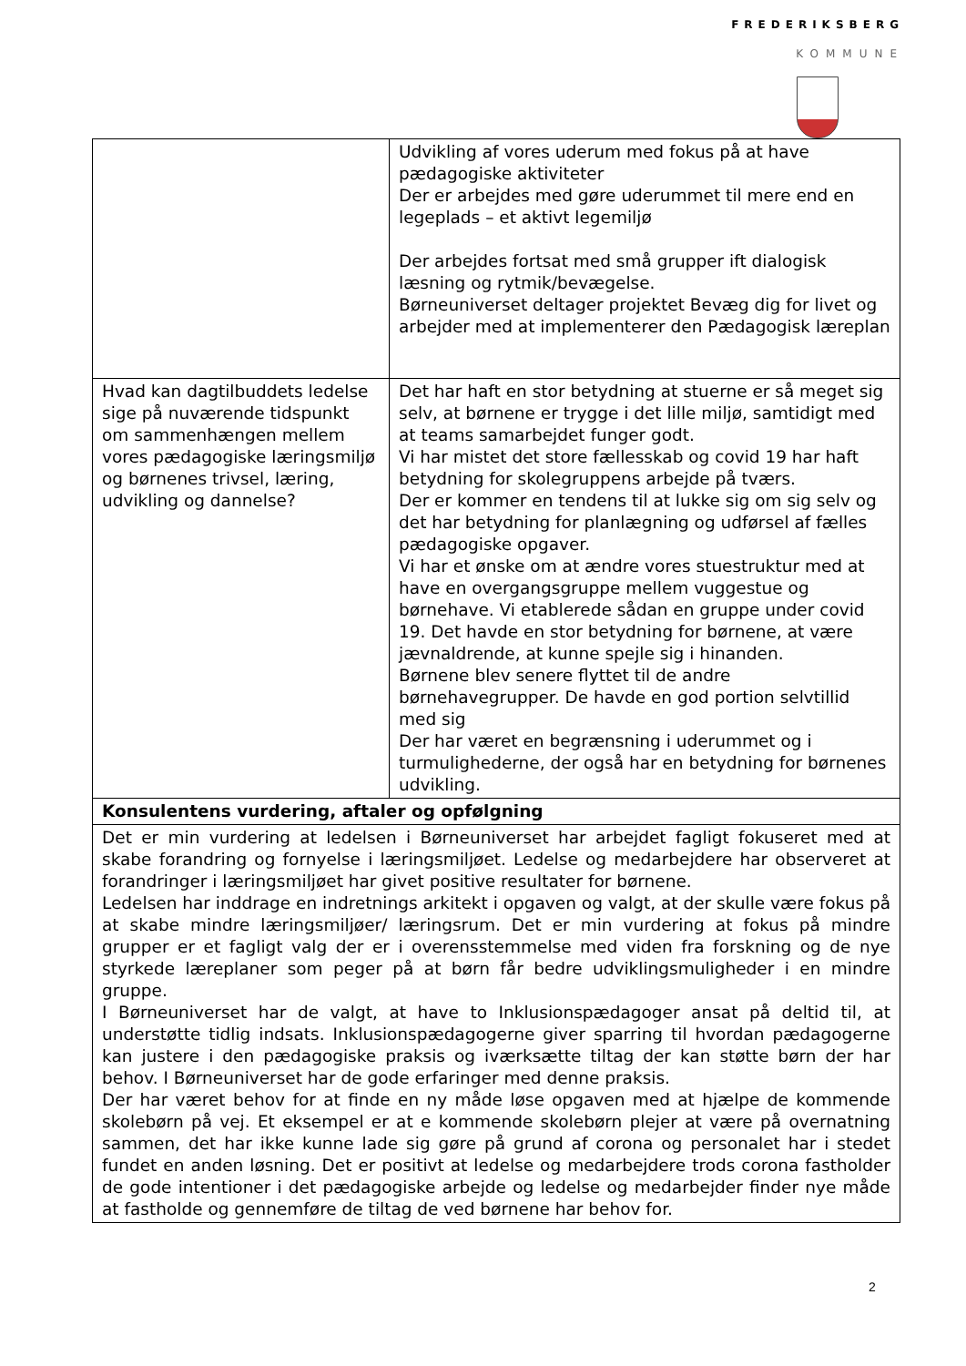FREDERIKSBERG
KOMMUNE
| | Udvikling af vores uderum med fokus på at have pædagogiske aktiviteter Der er arbejdes med gøre uderummet til mere end en legeplads – et aktivt legemiljø Der arbejdes fortsat med små grupper ift dialogisk læsning og rytmik/bevægelse. Børneuniverset deltager projektet Bevæg dig for livet og arbejder med at implementerer den Pædagogisk læreplan |
| Hvad kan dagtilbuddets ledelse sige på nuværende tidspunkt om sammenhængen mellem vores pædagogiske læringsmiljø og børnenes trivsel, læring, udvikling og dannelse? | Det har haft en stor betydning at stuerne er så meget sig selv, at børnene er trygge i det lille miljø, samtidigt med at teams samarbejdet funger godt. Vi har mistet det store fællesskab og covid 19 har haft betydning for skolegruppens arbejde på tværs. Der er kommer en tendens til at lukke sig om sig selv og det har betydning for planlægning og udførsel af fælles pædagogiske opgaver. Vi har et ønske om at ændre vores stuestruktur med at have en overgangsgruppe mellem vuggestue og børnehave. Vi etablerede sådan en gruppe under covid 19. Det havde en stor betydning for børnene, at være jævnaldrende, at kunne spejle sig i hinanden. Børnene blev senere flyttet til de andre børnehavegrupper. De havde en god portion selvtillid med sig Der har været en begrænsning i uderummet og i turmulighederne, der også har en betydning for børnenes udvikling. |
| Konsulentens vurdering, aftaler og opfølgning | |
| Det er min vurdering at ledelsen i Børneuniverset har arbejdet fagligt fokuseret med at skabe forandring og fornyelse i læringsmiljøet. Ledelse og medarbejdere har observeret at forandringer i læringsmiljøet har givet positive resultater for børnene. Ledelsen har inddrage en indretnings arkitekt i opgaven og valgt, at der skulle være fokus på at skabe mindre læringsmiljøer/ læringsrum. Det er min vurdering at fokus på mindre grupper er et fagligt valg der er i overensstemmelse med viden fra forskning og de nye styrkede læreplaner som peger på at børn får bedre udviklingsmuligheder i en mindre gruppe. I Børneuniverset har de valgt, at have to Inklusionspædagoger ansat på deltid til, at understøtte tidlig indsats. Inklusionspædagogerne giver sparring til hvordan pædagogerne kan justere i den pædagogiske praksis og iværksætte tiltag der kan støtte børn der har behov. I Børneuniverset har de gode erfaringer med denne praksis. Der har været behov for at finde en ny måde løse opgaven med at hjælpe de kommende skolebørn på vej. Et eksempel er at e kommende skolebørn plejer at være på overnatning sammen, det har ikke kunne lade sig gøre på grund af corona og personalet har i stedet fundet en anden løsning. Det er positivt at ledelse og medarbejdere trods corona fastholder de gode intentioner i det pædagogiske arbejde og ledelse og medarbejder finder nye måde at fastholde og gennemføre de tiltag de ved børnene har behov for. | |
2